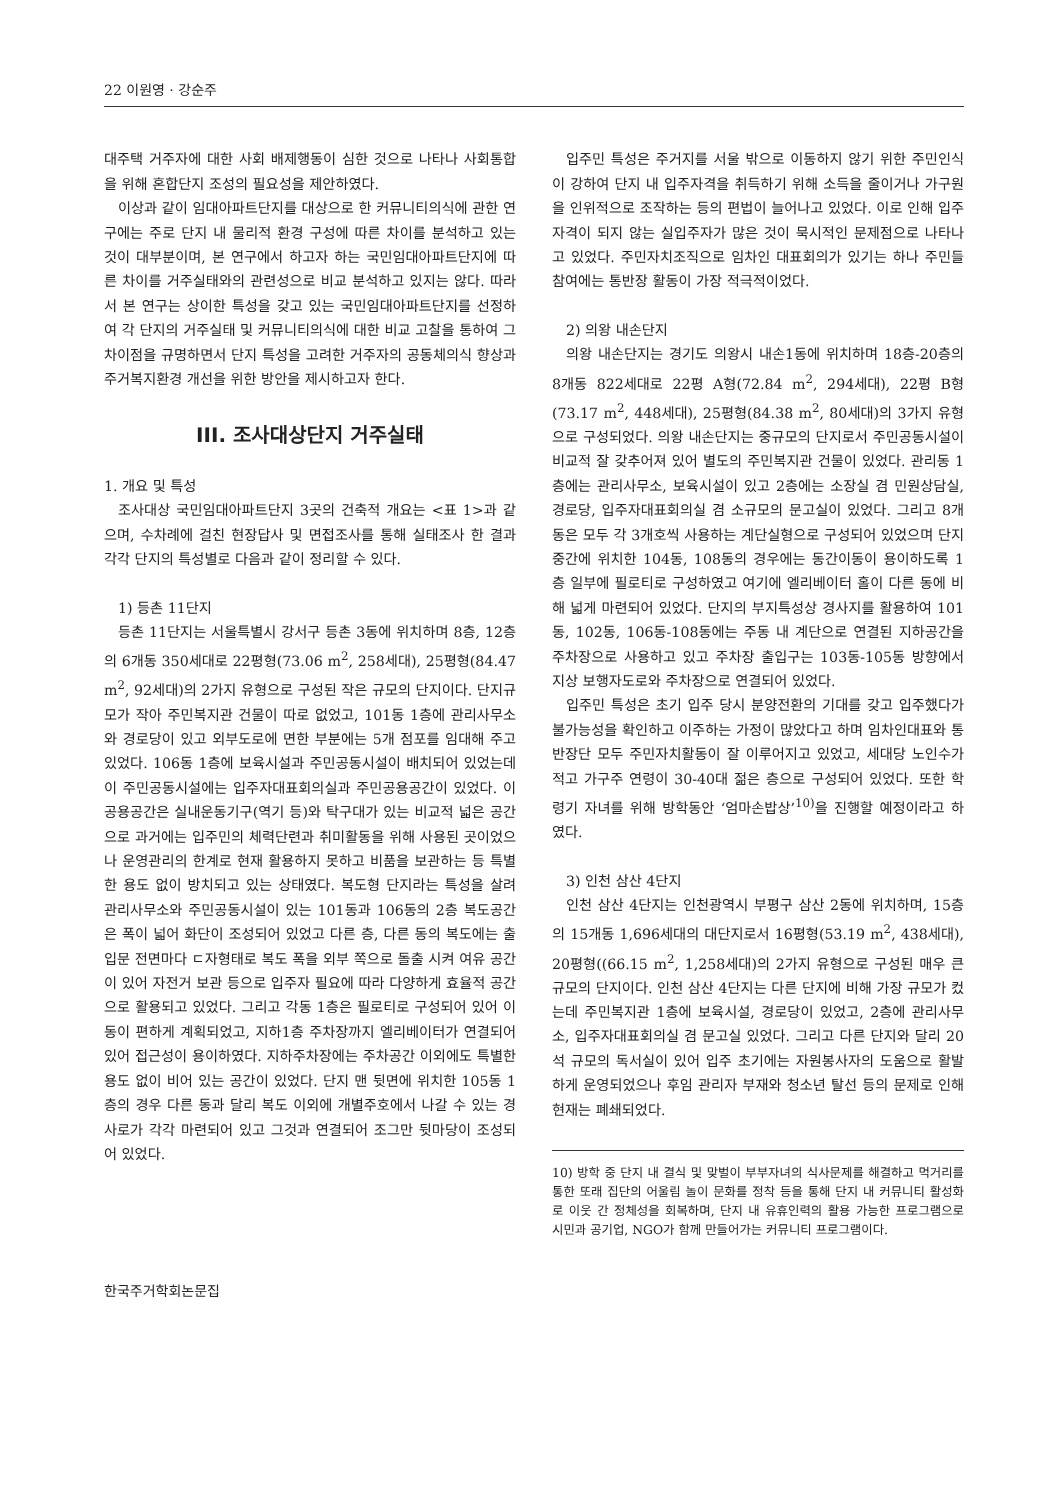22 이원영 · 강순주
대주택 거주자에 대한 사회 배제행동이 심한 것으로 나타나 사회통합을 위해 혼합단지 조성의 필요성을 제안하였다.
이상과 같이 임대아파트단지를 대상으로 한 커뮤니티의식에 관한 연구에는 주로 단지 내 물리적 환경 구성에 따른 차이를 분석하고 있는 것이 대부분이며, 본 연구에서 하고자 하는 국민임대아파트단지에 따른 차이를 거주실태와의 관련성으로 비교 분석하고 있지는 않다. 따라서 본 연구는 상이한 특성을 갖고 있는 국민임대아파트단지를 선정하여 각 단지의 거주실태 및 커뮤니티의식에 대한 비교 고찰을 통하여 그 차이점을 규명하면서 단지 특성을 고려한 거주자의 공동체의식 향상과 주거복지환경 개선을 위한 방안을 제시하고자 한다.
III. 조사대상단지 거주실태
1. 개요 및 특성
조사대상 국민임대아파트단지 3곳의 건축적 개요는 <표 1>과 같으며, 수차례에 걸친 현장답사 및 면접조사를 통해 실태조사 한 결과 각각 단지의 특성별로 다음과 같이 정리할 수 있다.
1) 등촌 11단지
등촌 11단지는 서울특별시 강서구 등촌 3동에 위치하며 8층, 12층의 6개동 350세대로 22평형(73.06 m<sup>2</sup>, 258세대), 25평형(84.47 m<sup>2</sup>, 92세대)의 2가지 유형으로 구성된 작은 규모의 단지이다. 단지규모가 작아 주민복지관 건물이 따로 없었고, 101동 1층에 관리사무소와 경로당이 있고 외부도로에 면한 부분에는 5개 점포를 임대해 주고 있었다. 106동 1층에 보육시설과 주민공동시설이 배치되어 있었는데 이 주민공동시설에는 입주자대표회의실과 주민공용공간이 있었다. 이 공용공간은 실내운동기구(역기 등)와 탁구대가 있는 비교적 넓은 공간으로 과거에는 입주민의 체력단련과 취미활동을 위해 사용된 곳이었으나 운영관리의 한계로 현재 활용하지 못하고 비품을 보관하는 등 특별한 용도 없이 방치되고 있는 상태였다. 복도형 단지라는 특성을 살려 관리사무소와 주민공동시설이 있는 101동과 106동의 2층 복도공간은 폭이 넓어 화단이 조성되어 있었고 다른 층, 다른 동의 복도에는 출입문 전면마다 ㄷ자형태로 복도 폭을 외부 쪽으로 돌출 시켜 여유 공간이 있어 자전거 보관 등으로 입주자 필요에 따라 다양하게 효율적 공간으로 활용되고 있었다. 그리고 각동 1층은 필로티로 구성되어 있어 이동이 편하게 계획되었고, 지하1층 주차장까지 엘리베이터가 연결되어 있어 접근성이 용이하였다. 지하주차장에는 주차공간 이외에도 특별한 용도 없이 비어 있는 공간이 있었다. 단지 맨 뒷면에 위치한 105동 1층의 경우 다른 동과 달리 복도 이외에 개별주호에서 나갈 수 있는 경사로가 각각 마련되어 있고 그것과 연결되어 조그만 뒷마당이 조성되어 있었다.
입주민 특성은 주거지를 서울 밖으로 이동하지 않기 위한 주민인식이 강하여 단지 내 입주자격을 취득하기 위해 소득을 줄이거나 가구원을 인위적으로 조작하는 등의 편법이 늘어나고 있었다. 이로 인해 입주자격이 되지 않는 실입주자가 많은 것이 묵시적인 문제점으로 나타나고 있었다. 주민자치조직으로 임차인 대표회의가 있기는 하나 주민들 참여에는 통반장 활동이 가장 적극적이었다.
2) 의왕 내손단지
의왕 내손단지는 경기도 의왕시 내손1동에 위치하며 18층-20층의 8개동 822세대로 22평 A형(72.84 m<sup>2</sup>, 294세대), 22평 B형(73.17 m<sup>2</sup>, 448세대), 25평형(84.38 m<sup>2</sup>, 80세대)의 3가지 유형으로 구성되었다. 의왕 내손단지는 중규모의 단지로서 주민공동시설이 비교적 잘 갖추어져 있어 별도의 주민복지관 건물이 있었다. 관리동 1층에는 관리사무소, 보육시설이 있고 2층에는 소장실 겸 민원상담실, 경로당, 입주자대표회의실 겸 소규모의 문고실이 있었다. 그리고 8개동은 모두 각 3개호씩 사용하는 계단실형으로 구성되어 있었으며 단지 중간에 위치한 104동, 108동의 경우에는 동간이동이 용이하도록 1층 일부에 필로티로 구성하였고 여기에 엘리베이터 홀이 다른 동에 비해 넓게 마련되어 있었다. 단지의 부지특성상 경사지를 활용하여 101동, 102동, 106동-108동에는 주동 내 계단으로 연결된 지하공간을 주차장으로 사용하고 있고 주차장 출입구는 103동-105동 방향에서 지상 보행자도로와 주차장으로 연결되어 있었다.
입주민 특성은 초기 입주 당시 분양전환의 기대를 갖고 입주했다가 불가능성을 확인하고 이주하는 가정이 많았다고 하며 임차인대표와 통반장단 모두 주민자치활동이 잘 이루어지고 있었고, 세대당 노인수가 적고 가구주 연령이 30-40대 젊은 층으로 구성되어 있었다. 또한 학령기 자녀를 위해 방학동안 ‘엄마손밥상’<sup>10)</sup>을 진행할 예정이라고 하였다.
3) 인천 삼산 4단지
인천 삼산 4단지는 인천광역시 부평구 삼산 2동에 위치하며, 15층의 15개동 1,696세대의 대단지로서 16평형(53.19 m<sup>2</sup>, 438세대), 20평형((66.15 m<sup>2</sup>, 1,258세대)의 2가지 유형으로 구성된 매우 큰 규모의 단지이다. 인천 삼산 4단지는 다른 단지에 비해 가장 규모가 컸는데 주민복지관 1층에 보육시설, 경로당이 있었고, 2층에 관리사무소, 입주자대표회의실 겸 문고실 있었다. 그리고 다른 단지와 달리 20석 규모의 독서실이 있어 입주 초기에는 자원봉사자의 도움으로 활발하게 운영되었으나 후임 관리자 부재와 청소년 탈선 등의 문제로 인해 현재는 폐쇄되었다.
10) 방학 중 단지 내 결식 및 맞벌이 부부자녀의 식사문제를 해결하고 먹거리를 통한 또래 집단의 어울림 놀이 문화를 정착 등을 통해 단지 내 커뮤니티 활성화로 이웃 간 정체성을 회복하며, 단지 내 유휴인력의 활용 가능한 프로그램으로 시민과 공기업, NGO가 함께 만들어가는 커뮤니티 프로그램이다.
한국주거학회논문집